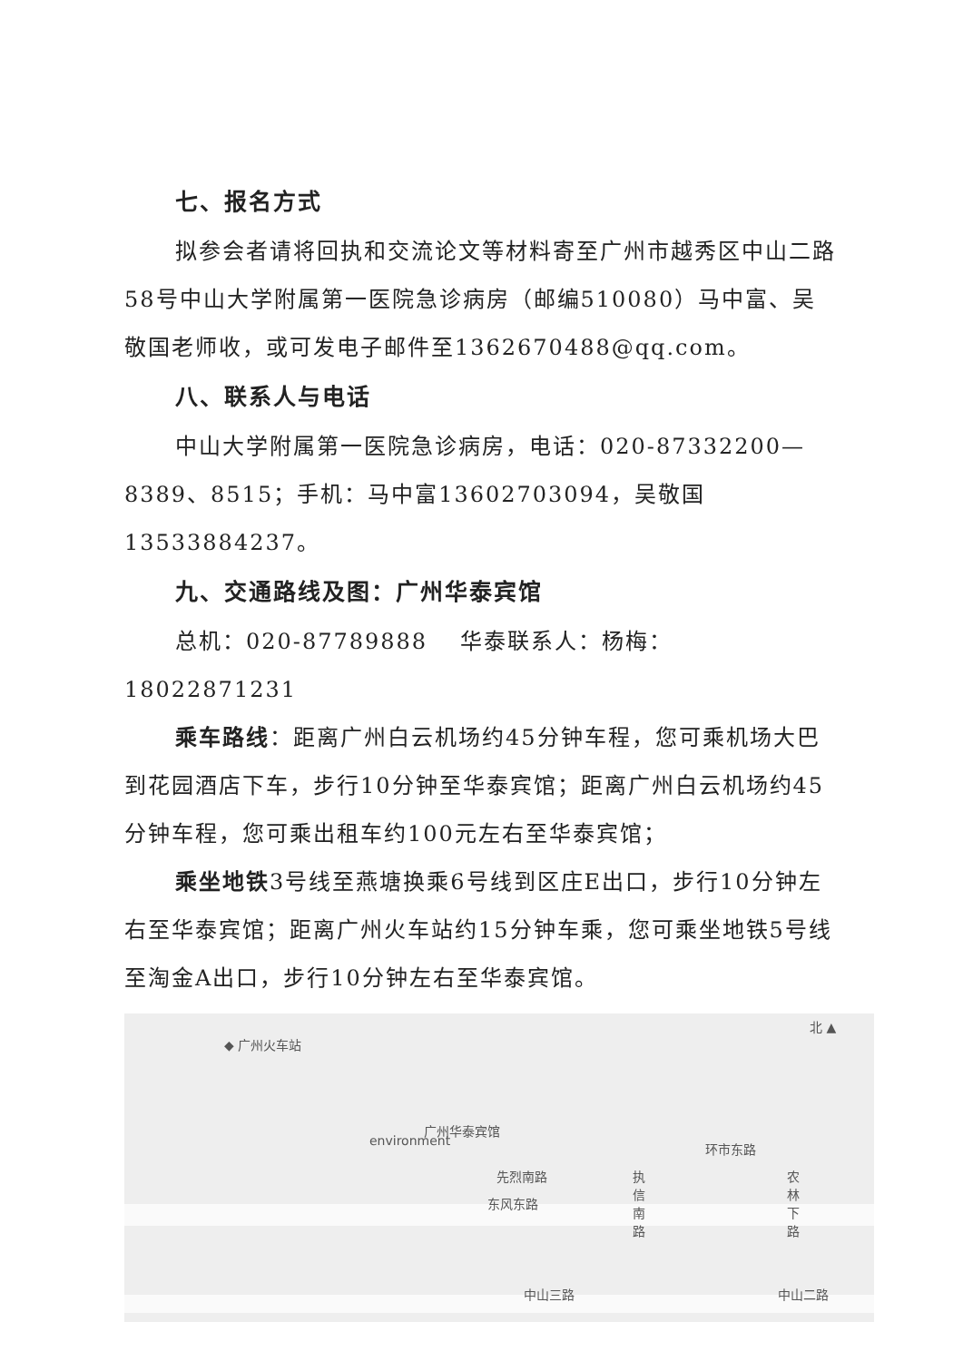七、报名方式
拟参会者请将回执和交流论文等材料寄至广州市越秀区中山二路58号中山大学附属第一医院急诊病房（邮编510080）马中富、吴敬国老师收，或可发电子邮件至1362670488@qq.com。
八、联系人与电话
中山大学附属第一医院急诊病房，电话：020-87332200—8389、8515；手机：马中富13602703094，吴敬国13533884237。
九、交通路线及图：广州华泰宾馆
总机：020-87789888　 华泰联系人：杨梅：18022871231
乘车路线：距离广州白云机场约45分钟车程，您可乘机场大巴到花园酒店下车，步行10分钟至华泰宾馆；距离广州白云机场约45分钟车程，您可乘出租车约100元左右至华泰宾馆；
乘坐地铁3号线至燕塘换乘6号线到区庄E出口，步行10分钟左右至华泰宾馆；距离广州火车站约15分钟车乘，您可乘坐地铁5号线至淘金A出口，步行10分钟左右至华泰宾馆。
◆ 广州火车站
北 ▲
广州华泰宾馆
environment
先烈南路
东风东路
环市东路
执信南路 农林下路
中山三路 中山二路